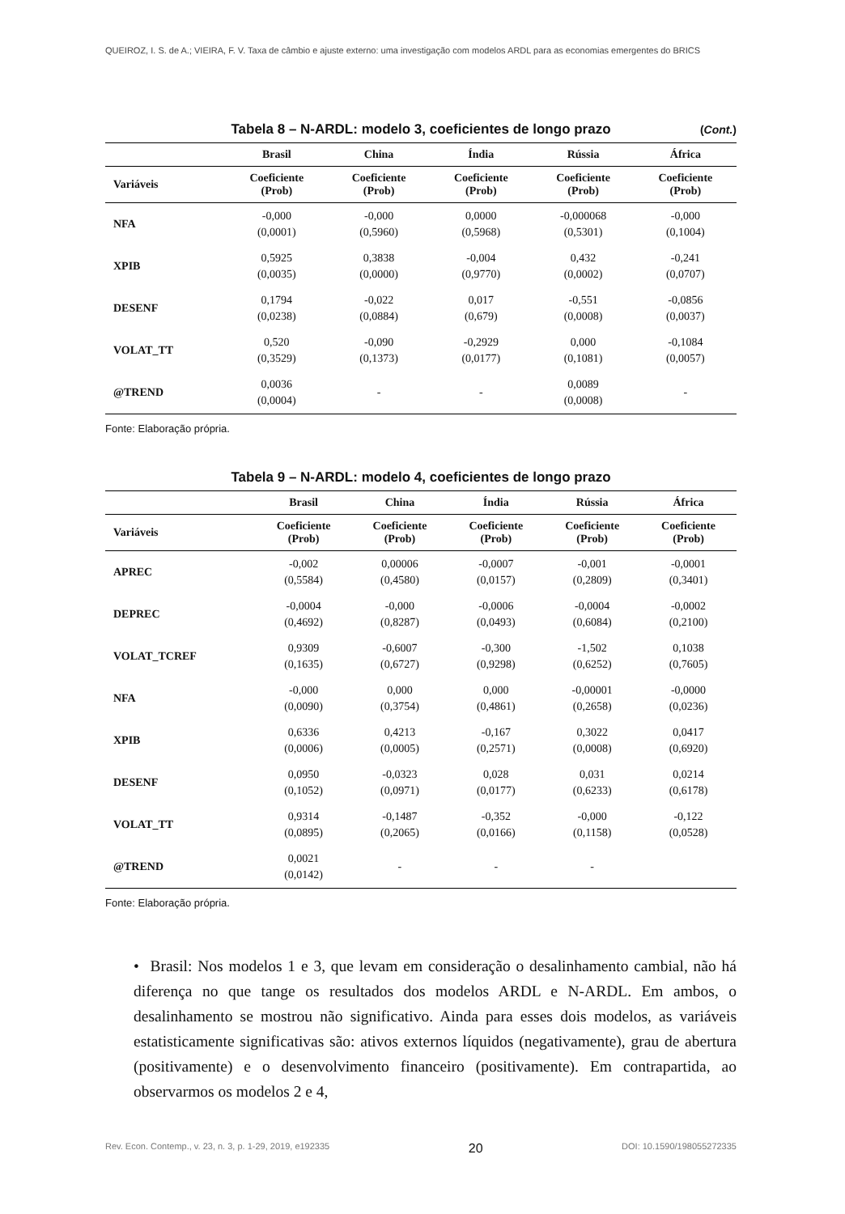QUEIROZ, I. S. de A.; VIEIRA, F. V. Taxa de câmbio e ajuste externo: uma investigação com modelos ARDL para as economias emergentes do BRICS
Tabela 8 – N-ARDL: modelo 3, coeficientes de longo prazo (Cont.)
| | Brasil | China | Índia | Rússia | África |
| --- | --- | --- | --- | --- | --- |
| Variáveis | Coeficiente (Prob) | Coeficiente (Prob) | Coeficiente (Prob) | Coeficiente (Prob) | Coeficiente (Prob) |
| NFA | -0,000 (0,0001) | -0,000 (0,5960) | 0,0000 (0,5968) | -0,000068 (0,5301) | -0,000 (0,1004) |
| XPIB | 0,5925 (0,0035) | 0,3838 (0,0000) | -0,004 (0,9770) | 0,432 (0,0002) | -0,241 (0,0707) |
| DESENF | 0,1794 (0,0238) | -0,022 (0,0884) | 0,017 (0,679) | -0,551 (0,0008) | -0,0856 (0,0037) |
| VOLAT_TT | 0,520 (0,3529) | -0,090 (0,1373) | -0,2929 (0,0177) | 0,000 (0,1081) | -0,1084 (0,0057) |
| @TREND | 0,0036 (0,0004) | - | - | 0,0089 (0,0008) | - |
Fonte: Elaboração própria.
Tabela 9 – N-ARDL: modelo 4, coeficientes de longo prazo
| | Brasil | China | Índia | Rússia | África |
| --- | --- | --- | --- | --- | --- |
| Variáveis | Coeficiente (Prob) | Coeficiente (Prob) | Coeficiente (Prob) | Coeficiente (Prob) | Coeficiente (Prob) |
| APREC | -0,002 (0,5584) | 0,00006 (0,4580) | -0,0007 (0,0157) | -0,001 (0,2809) | -0,0001 (0,3401) |
| DEPREC | -0,0004 (0,4692) | -0,000 (0,8287) | -0,0006 (0,0493) | -0,0004 (0,6084) | -0,0002 (0,2100) |
| VOLAT_TCREF | 0,9309 (0,1635) | -0,6007 (0,6727) | -0,300 (0,9298) | -1,502 (0,6252) | 0,1038 (0,7605) |
| NFA | -0,000 (0,0090) | 0,000 (0,3754) | 0,000 (0,4861) | -0,00001 (0,2658) | -0,0000 (0,0236) |
| XPIB | 0,6336 (0,0006) | 0,4213 (0,0005) | -0,167 (0,2571) | 0,3022 (0,0008) | 0,0417 (0,6920) |
| DESENF | 0,0950 (0,1052) | -0,0323 (0,0971) | 0,028 (0,0177) | 0,031 (0,6233) | 0,0214 (0,6178) |
| VOLAT_TT | 0,9314 (0,0895) | -0,1487 (0,2065) | -0,352 (0,0166) | -0,000 (0,1158) | -0,122 (0,0528) |
| @TREND | 0,0021 (0,0142) | - | - | - | |
Fonte: Elaboração própria.
• Brasil: Nos modelos 1 e 3, que levam em consideração o desalinhamento cambial, não há diferença no que tange os resultados dos modelos ARDL e N-ARDL. Em ambos, o desalinhamento se mostrou não significativo. Ainda para esses dois modelos, as variáveis estatisticamente significativas são: ativos externos líquidos (negativamente), grau de abertura (positivamente) e o desenvolvimento financeiro (positivamente). Em contrapartida, ao observarmos os modelos 2 e 4,
Rev. Econ. Contemp., v. 23, n. 3, p. 1-29, 2019, e192335 20 DOI: 10.1590/198055272335